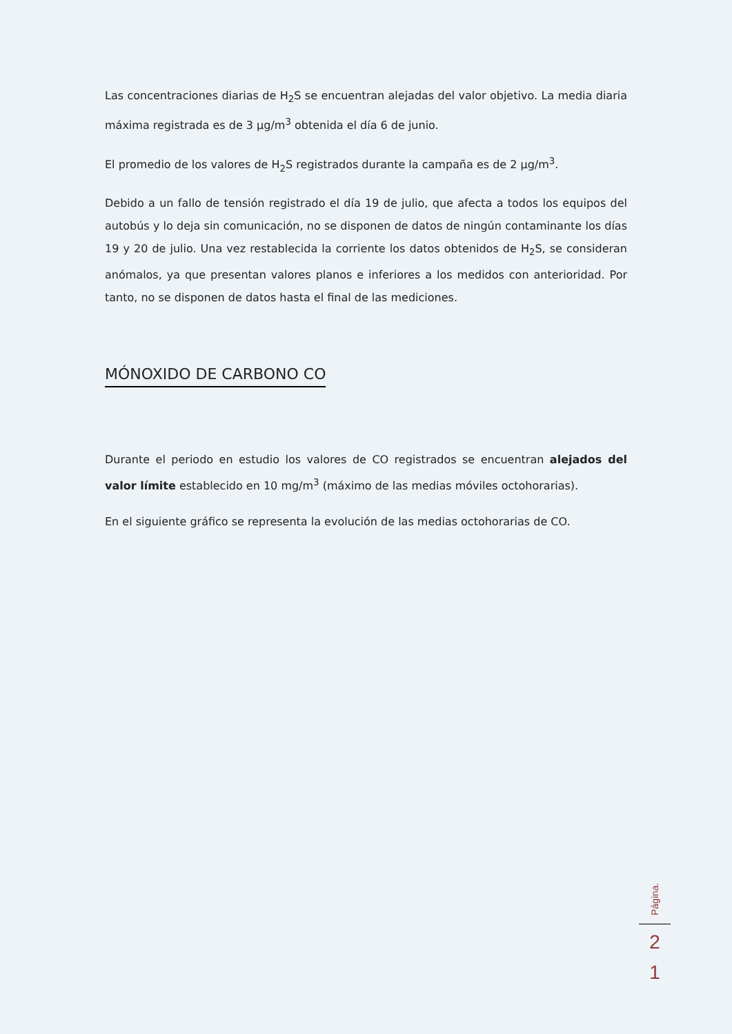Las concentraciones diarias de H<sub>2</sub>S se encuentran alejadas del valor objetivo. La media diaria máxima registrada es de 3 µg/m<sup>3</sup> obtenida el día 6 de junio.
El promedio de los valores de H<sub>2</sub>S registrados durante la campaña es de 2 µg/m<sup>3</sup>.
Debido a un fallo de tensión registrado el día 19 de julio, que afecta a todos los equipos del autobús y lo deja sin comunicación, no se disponen de datos de ningún contaminante los días 19 y 20 de julio. Una vez restablecida la corriente los datos obtenidos de H<sub>2</sub>S, se consideran anómalos, ya que presentan valores planos e inferiores a los medidos con anterioridad. Por tanto, no se disponen de datos hasta el final de las mediciones.
MÓNOXIDO DE CARBONO CO
Durante el periodo en estudio los valores de CO registrados se encuentran alejados del valor límite establecido en 10 mg/m<sup>3</sup> (máximo de las medias móviles octohorarias).
En el siguiente gráfico se representa la evolución de las medias octohorarias de CO.
Página.
2
1